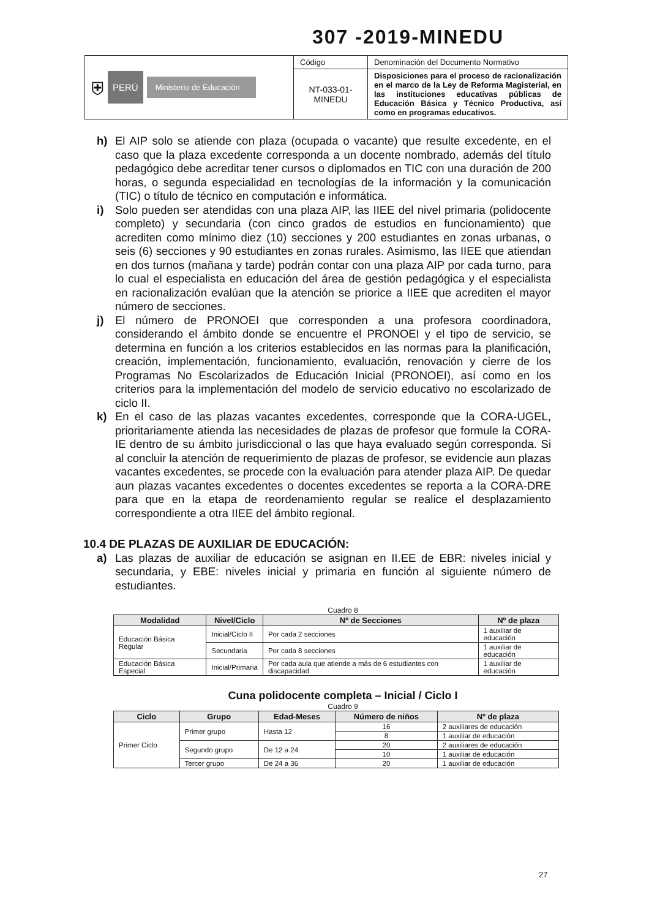307 -2019-MINEDU
| ⛨ PERÚ Ministerio de Educación | Código | Denominación del Documento Normativo |
| | NT-033-01-MINEDU | Disposiciones para el proceso de racionalización en el marco de la Ley de Reforma Magisterial, en las instituciones educativas públicas de Educación Básica y Técnico Productiva, así como en programas educativos. |
h) El AIP solo se atiende con plaza (ocupada o vacante) que resulte excedente, en el caso que la plaza excedente corresponda a un docente nombrado, además del título pedagógico debe acreditar tener cursos o diplomados en TIC con una duración de 200 horas, o segunda especialidad en tecnologías de la información y la comunicación (TIC) o título de técnico en computación e informática.
i) Solo pueden ser atendidas con una plaza AIP, las IIEE del nivel primaria (polidocente completo) y secundaria (con cinco grados de estudios en funcionamiento) que acrediten como mínimo diez (10) secciones y 200 estudiantes en zonas urbanas, o seis (6) secciones y 90 estudiantes en zonas rurales. Asimismo, las IIEE que atiendan en dos turnos (mañana y tarde) podrán contar con una plaza AIP por cada turno, para lo cual el especialista en educación del área de gestión pedagógica y el especialista en racionalización evalúan que la atención se priorice a IIEE que acrediten el mayor número de secciones.
j) El número de PRONOEI que corresponden a una profesora coordinadora, considerando el ámbito donde se encuentre el PRONOEI y el tipo de servicio, se determina en función a los criterios establecidos en las normas para la planificación, creación, implementación, funcionamiento, evaluación, renovación y cierre de los Programas No Escolarizados de Educación Inicial (PRONOEI), así como en los criterios para la implementación del modelo de servicio educativo no escolarizado de ciclo II.
k) En el caso de las plazas vacantes excedentes, corresponde que la CORA-UGEL, prioritariamente atienda las necesidades de plazas de profesor que formule la CORA-IE dentro de su ámbito jurisdiccional o las que haya evaluado según corresponda. Si al concluir la atención de requerimiento de plazas de profesor, se evidencie aun plazas vacantes excedentes, se procede con la evaluación para atender plaza AIP. De quedar aun plazas vacantes excedentes o docentes excedentes se reporta a la CORA-DRE para que en la etapa de reordenamiento regular se realice el desplazamiento correspondiente a otra IIEE del ámbito regional.
10.4 DE PLAZAS DE AUXILIAR DE EDUCACIÓN:
a) Las plazas de auxiliar de educación se asignan en II.EE de EBR: niveles inicial y secundaria, y EBE: niveles inicial y primaria en función al siguiente número de estudiantes.
Cuadro 8
| Modalidad | Nivel/Ciclo | Nº de Secciones | Nº de plaza |
| --- | --- | --- | --- |
| Educación Básica Regular | Inicial/Ciclo II | Por cada 2 secciones | 1 auxiliar de educación |
| | Secundaria | Por cada 8 secciones | 1 auxiliar de educación |
| Educación Básica Especial | Inicial/Primaria | Por cada aula que atiende a más de 6 estudiantes con discapacidad | 1 auxiliar de educación |
Cuna polidocente completa – Inicial / Ciclo I
Cuadro 9
| Ciclo | Grupo | Edad-Meses | Número de niños | Nº de plaza |
| --- | --- | --- | --- | --- |
| Primer Ciclo | Primer grupo | Hasta 12 | 16 | 2 auxiliares de educación |
| | | | 8 | 1 auxiliar de educación |
| | Segundo grupo | De 12 a 24 | 20 | 2 auxiliares de educación |
| | | | 10 | 1 auxiliar de educación |
| | Tercer grupo | De 24 a 36 | 20 | 1 auxiliar de educación |
27